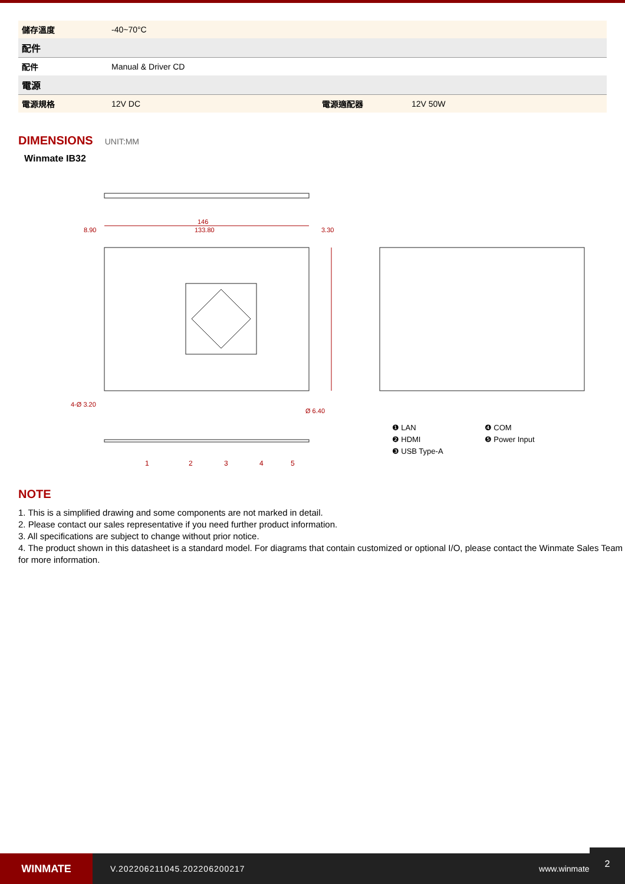| 儲存溫度 | -40~70°C | | |
| 配件 | | | |
| 配件 | Manual & Driver CD | | |
| 電源 | | | |
| 電源規格 | 12V DC | 電源適配器 | 12V 50W |
DIMENSIONS
UNIT:MM
Winmate IB32
146
133.80
8.90
3.30
4-Ø 3.20
Ø 6.40
1
2
3
4
5
❶ LAN ❹ COM ❷ HDMI ❺ Power Input ❸ USB Type-A
NOTE
1. This is a simplified drawing and some components are not marked in detail.
2. Please contact our sales representative if you need further product information.
3. All specifications are subject to change without prior notice.
4. The product shown in this datasheet is a standard model. For diagrams that contain customized or optional I/O, please contact the Winmate Sales Team for more information.
WINMATE
V.202206211045.202206200217 www.winmate.com
2